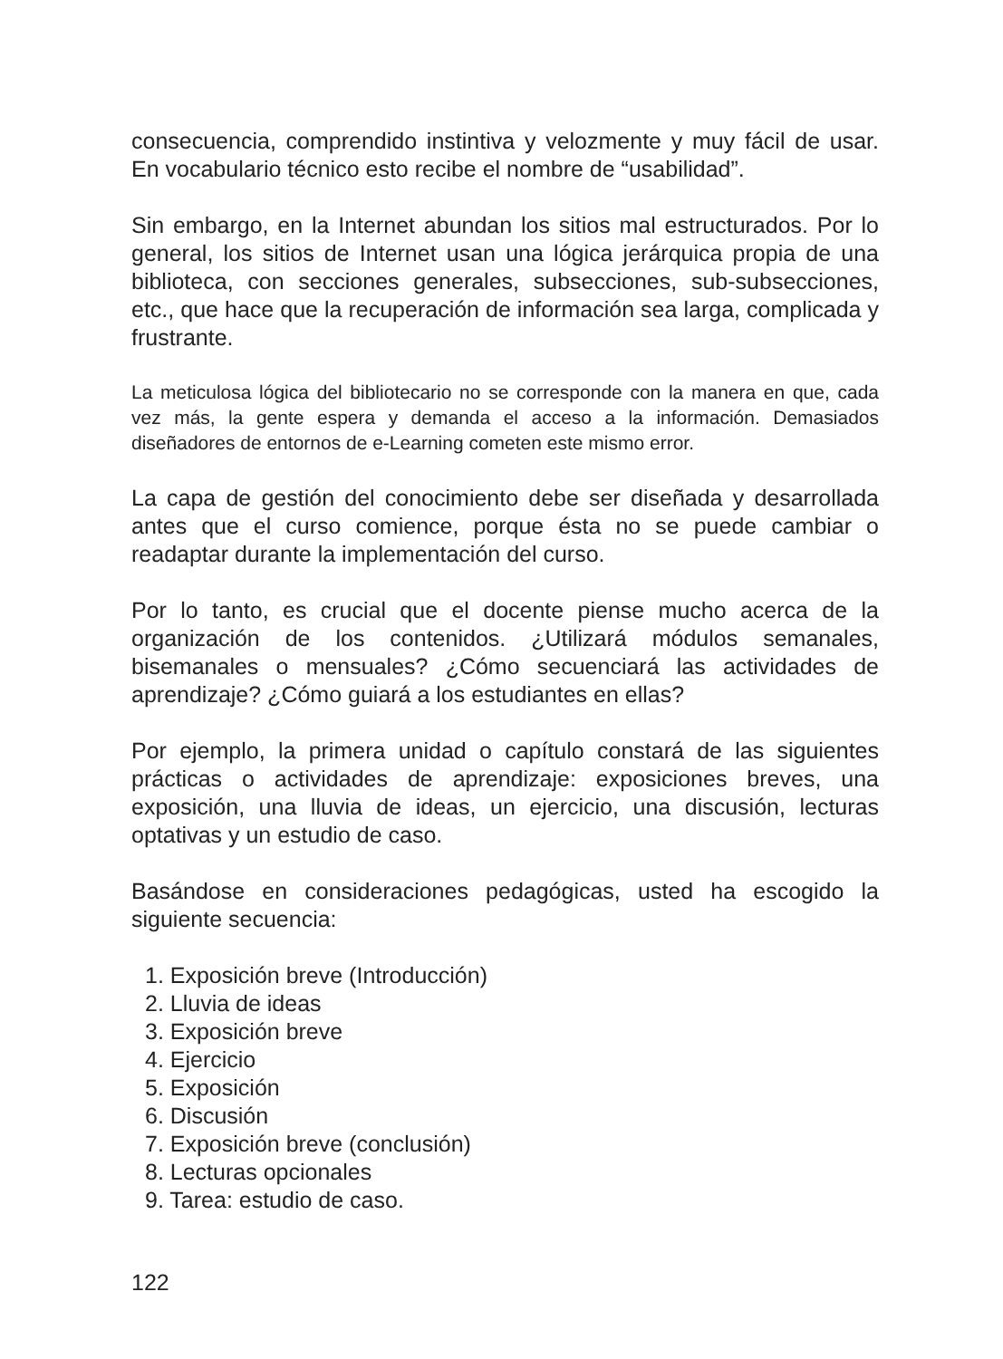consecuencia, comprendido instintiva y velozmente y muy fácil de usar. En vocabulario técnico esto recibe el nombre de “usabilidad”.
Sin embargo, en la Internet abundan los sitios mal estructurados. Por lo general, los sitios de Internet usan una lógica jerárquica propia de una biblioteca, con secciones generales, subsecciones, sub-subsecciones, etc., que hace que la recuperación de información sea larga, complicada y frustrante.
La meticulosa lógica del bibliotecario no se corresponde con la manera en que, cada vez más, la gente espera y demanda el acceso a la información. Demasiados diseñadores de entornos de e-Learning cometen este mismo error.
La capa de gestión del conocimiento debe ser diseñada y desarrollada antes que el curso comience, porque ésta no se puede cambiar o readaptar durante la implementación del curso.
Por lo tanto, es crucial que el docente piense mucho acerca de la organización de los contenidos. ¿Utilizará módulos semanales, bisemanales o mensuales? ¿Cómo secuenciará las actividades de aprendizaje? ¿Cómo guiará a los estudiantes en ellas?
Por ejemplo, la primera unidad o capítulo constará de las siguientes prácticas o actividades de aprendizaje: exposiciones breves, una exposición, una lluvia de ideas, un ejercicio, una discusión, lecturas optativas y un estudio de caso.
Basándose en consideraciones pedagógicas, usted ha escogido la siguiente secuencia:
1. Exposición breve (Introducción)
2. Lluvia de ideas
3. Exposición breve
4. Ejercicio
5. Exposición
6. Discusión
7. Exposición breve (conclusión)
8. Lecturas opcionales
9. Tarea: estudio de caso.
122